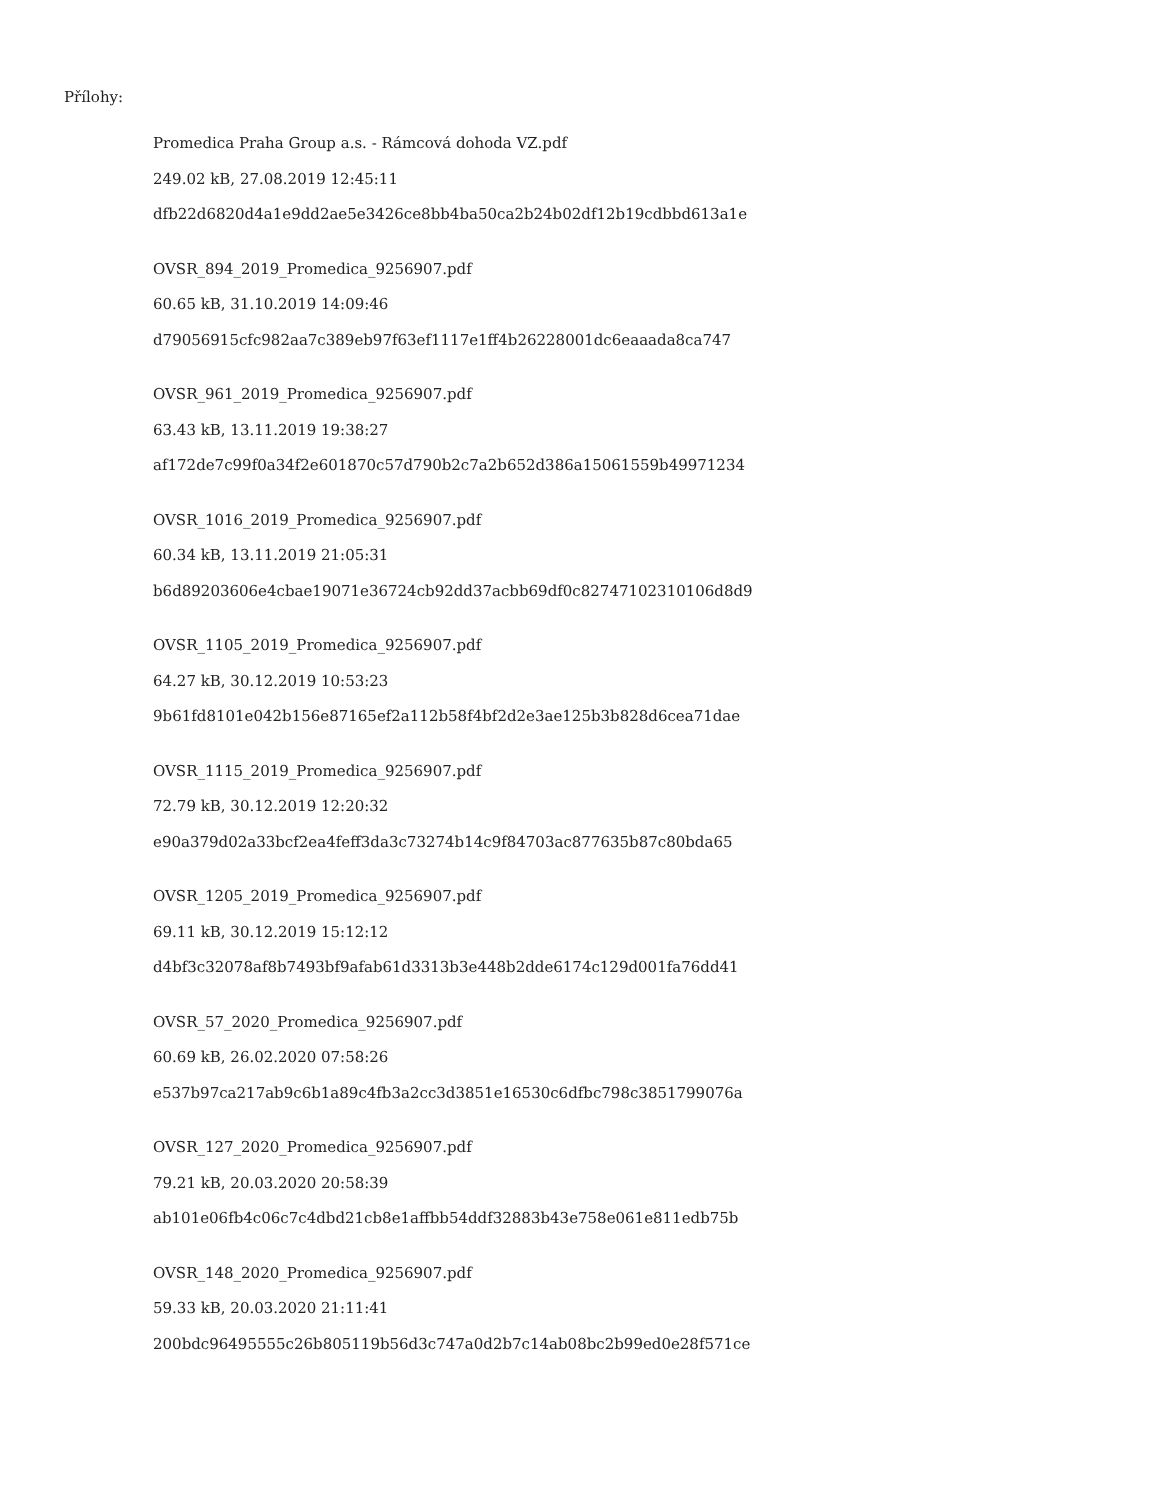Přílohy:
Promedica Praha Group a.s. - Rámcová dohoda VZ.pdf
249.02 kB, 27.08.2019 12:45:11
dfb22d6820d4a1e9dd2ae5e3426ce8bb4ba50ca2b24b02df12b19cdbbd613a1e
OVSR_894_2019_Promedica_9256907.pdf
60.65 kB, 31.10.2019 14:09:46
d79056915cfc982aa7c389eb97f63ef1117e1ff4b26228001dc6eaaada8ca747
OVSR_961_2019_Promedica_9256907.pdf
63.43 kB, 13.11.2019 19:38:27
af172de7c99f0a34f2e601870c57d790b2c7a2b652d386a15061559b49971234
OVSR_1016_2019_Promedica_9256907.pdf
60.34 kB, 13.11.2019 21:05:31
b6d89203606e4cbae19071e36724cb92dd37acbb69df0c82747102310106d8d9
OVSR_1105_2019_Promedica_9256907.pdf
64.27 kB, 30.12.2019 10:53:23
9b61fd8101e042b156e87165ef2a112b58f4bf2d2e3ae125b3b828d6cea71dae
OVSR_1115_2019_Promedica_9256907.pdf
72.79 kB, 30.12.2019 12:20:32
e90a379d02a33bcf2ea4feff3da3c73274b14c9f84703ac877635b87c80bda65
OVSR_1205_2019_Promedica_9256907.pdf
69.11 kB, 30.12.2019 15:12:12
d4bf3c32078af8b7493bf9afab61d3313b3e448b2dde6174c129d001fa76dd41
OVSR_57_2020_Promedica_9256907.pdf
60.69 kB, 26.02.2020 07:58:26
e537b97ca217ab9c6b1a89c4fb3a2cc3d3851e16530c6dfbc798c3851799076a
OVSR_127_2020_Promedica_9256907.pdf
79.21 kB, 20.03.2020 20:58:39
ab101e06fb4c06c7c4dbd21cb8e1affbb54ddf32883b43e758e061e811edb75b
OVSR_148_2020_Promedica_9256907.pdf
59.33 kB, 20.03.2020 21:11:41
200bdc96495555c26b805119b56d3c747a0d2b7c14ab08bc2b99ed0e28f571ce